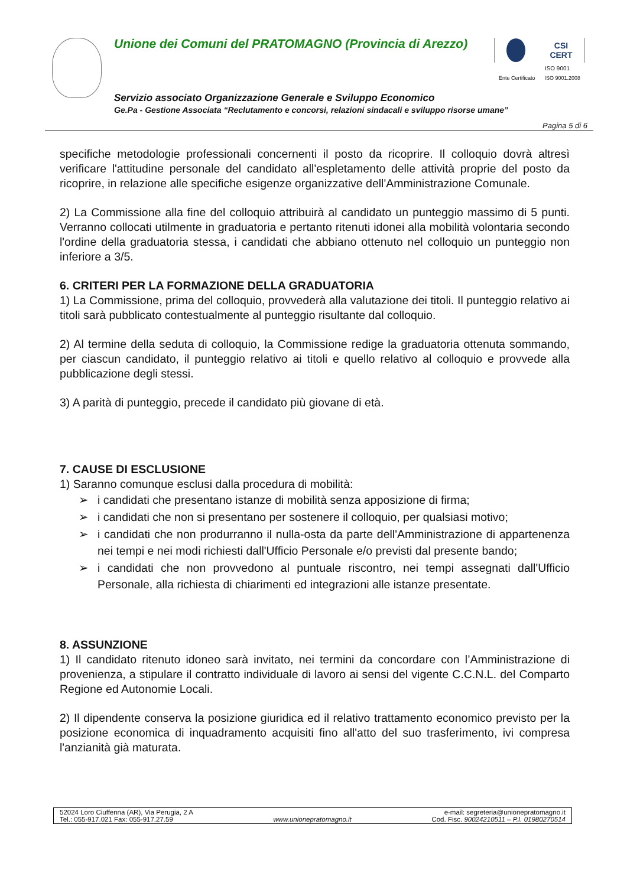Unione dei Comuni del PRATOMAGNO (Provincia di Arezzo)
CSI
CERT
ISO 9001
Ente Certificato ISO 9001.2008
Servizio associato Organizzazione Generale e Sviluppo Economico
Ge.Pa - Gestione Associata “Reclutamento e concorsi, relazioni sindacali e sviluppo risorse umane”
Pagina 5 di 6
specifiche metodologie professionali concernenti il posto da ricoprire. Il colloquio dovrà altresì verificare l'attitudine personale del candidato all'espletamento delle attività proprie del posto da ricoprire, in relazione alle specifiche esigenze organizzative dell'Amministrazione Comunale.
2) La Commissione alla fine del colloquio attribuirà al candidato un punteggio massimo di 5 punti. Verranno collocati utilmente in graduatoria e pertanto ritenuti idonei alla mobilità volontaria secondo l'ordine della graduatoria stessa, i candidati che abbiano ottenuto nel colloquio un punteggio non inferiore a 3/5.
6. CRITERI PER LA FORMAZIONE DELLA GRADUATORIA
1) La Commissione, prima del colloquio, provvederà alla valutazione dei titoli. Il punteggio relativo ai titoli sarà pubblicato contestualmente al punteggio risultante dal colloquio.
2) Al termine della seduta di colloquio, la Commissione redige la graduatoria ottenuta sommando, per ciascun candidato, il punteggio relativo ai titoli e quello relativo al colloquio e provvede alla pubblicazione degli stessi.
3) A parità di punteggio, precede il candidato più giovane di età.
7. CAUSE DI ESCLUSIONE
1) Saranno comunque esclusi dalla procedura di mobilità:
➢ i candidati che presentano istanze di mobilità senza apposizione di firma;
➢ i candidati che non si presentano per sostenere il colloquio, per qualsiasi motivo;
➢ i candidati che non produrranno il nulla-osta da parte dell'Amministrazione di appartenenza nei tempi e nei modi richiesti dall'Ufficio Personale e/o previsti dal presente bando;
➢ i candidati che non provvedono al puntuale riscontro, nei tempi assegnati dall'Ufficio Personale, alla richiesta di chiarimenti ed integrazioni alle istanze presentate.
8. ASSUNZIONE
1) Il candidato ritenuto idoneo sarà invitato, nei termini da concordare con l’Amministrazione di provenienza, a stipulare il contratto individuale di lavoro ai sensi del vigente C.C.N.L. del Comparto Regione ed Autonomie Locali.
2) Il dipendente conserva la posizione giuridica ed il relativo trattamento economico previsto per la posizione economica di inquadramento acquisiti fino all'atto del suo trasferimento, ivi compresa l'anzianità già maturata.
52024 Loro Ciuffenna (AR), Via Perugia, 2 A
Tel.: 055-917.021 Fax: 055-917.27.59
www.unionepratomagno.it e-mail: segreteria@unionepratomagno.it
Cod. Fisc. 90024210511 – P.I. 01980270514